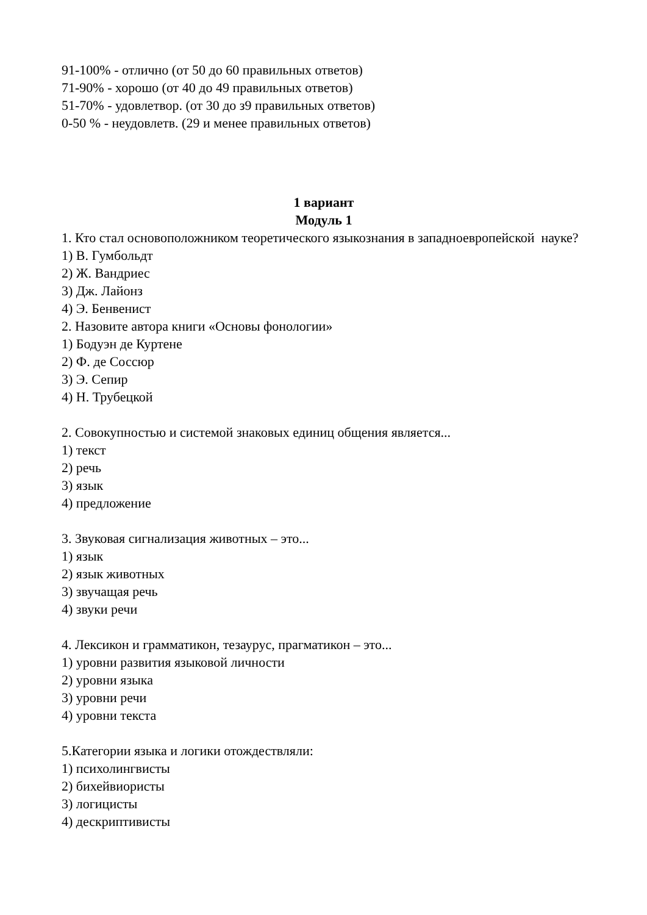91-100% - отлично (от 50 до 60 правильных ответов)
71-90% - хорошо (от 40 до 49 правильных ответов)
51-70% - удовлетвор. (от 30 до з9 правильных ответов)
0-50 % - неудовлетв. (29 и менее правильных ответов)
1 вариант
Модуль 1
1. Кто стал основоположником теоретического языкознания в западноевропейской науке?
1) В. Гумбольдт
2) Ж. Вандриес
3) Дж. Лайонз
4) Э. Бенвенист
2. Назовите автора книги «Основы фонологии»
1) Бодуэн де Куртене
2) Ф. де Соссюр
3) Э. Сепир
4) Н. Трубецкой
2. Совокупностью и системой знаковых единиц общения является...
1) текст
2) речь
3) язык
4) предложение
3. Звуковая сигнализация животных – это...
1) язык
2) язык животных
3) звучащая речь
4) звуки речи
4. Лексикон и грамматикон, тезаурус, прагматикон – это...
1) уровни развития языковой личности
2) уровни языка
3) уровни речи
4) уровни текста
5.Категории языка и логики отождествляли:
1) психолингвисты
2) бихейвиористы
3) логицисты
4) дескриптивисты